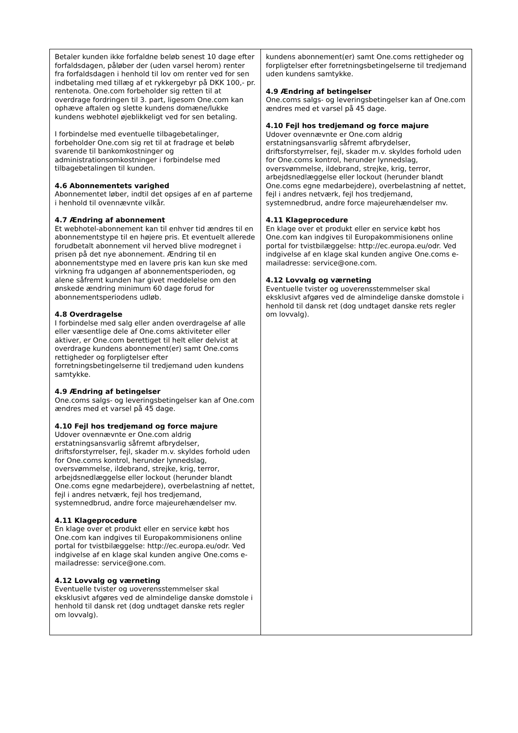| Betaler kunden ikke forfaldne beløb senest 10 dage efter forfaldsdagen, påløber der (uden varsel herom) renter fra forfaldsdagen i henhold til lov om renter ved for sen indbetaling med tillæg af et rykkergebyr på DKK 100,- pr. rentenota. One.com forbeholder sig retten til at overdrage fordringen til 3. part, ligesom One.com kan ophæve aftalen og slette kundens domæne/lukke kundens webhotel øjeblikkeligt ved for sen betaling. I forbindelse med eventuelle tilbagebetalinger, forbeholder One.com sig ret til at fradrage et beløb svarende til bankomkostninger og administrationsomkostninger i forbindelse med tilbagebetalingen til kunden. 4.6 Abonnementets varighed Abonnementet løber, indtil det opsiges af en af parterne i henhold til ovennævnte vilkår. 4.7 Ændring af abonnement Et webhotel-abonnement kan til enhver tid ændres til en abonnementstype til en højere pris. Et eventuelt allerede forudbetalt abonnement vil herved blive modregnet i prisen på det nye abonnement. Ændring til en abonnementstype med en lavere pris kan kun ske med virkning fra udgangen af abonnementsperioden, og alene såfremt kunden har givet meddelelse om den ønskede ændring minimum 60 dage forud for abonnementsperiodens udløb. 4.8 Overdragelse I forbindelse med salg eller anden overdragelse af alle eller væsentlige dele af One.coms aktiviteter eller aktiver, er One.com berettiget til helt eller delvist at overdrage kundens abonnement(er) samt One.coms rettigheder og forpligtelser efter forretningsbetingelserne til tredjemand uden kundens samtykke. 4.9 Ændring af betingelser One.coms salgs- og leveringsbetingelser kan af One.com ændres med et varsel på 45 dage. 4.10 Fejl hos tredjemand og force majure Udover ovennævnte er One.com aldrig erstatningsansvarlig såfremt afbrydelser, driftsforstyrrelser, fejl, skader m.v. skyldes forhold uden for One.coms kontrol, herunder lynnedslag, oversvømmelse, ildebrand, strejke, krig, terror, arbejdsnedlæggelse eller lockout (herunder blandt One.coms egne medarbejdere), overbelastning af nettet, fejl i andres netværk, fejl hos tredjemand, systemnedbrud, andre force majeurehændelser mv. 4.11 Klageprocedure En klage over et produkt eller en service købt hos One.com kan indgives til Europakommisionens online portal for tvistbilæggelse: http://ec.europa.eu/odr. Ved indgivelse af en klage skal kunden angive One.coms e-mailadresse: service@one.com. 4.12 Lovvalg og værneting Eventuelle tvister og uoverensstemmelser skal eksklusivt afgøres ved de almindelige danske domstole i henhold til dansk ret (dog undtaget danske rets regler om lovvalg). | kundens abonnement(er) samt One.coms rettigheder og forpligtelser efter forretningsbetingelserne til tredjemand uden kundens samtykke. 4.9 Ændring af betingelser One.coms salgs- og leveringsbetingelser kan af One.com ændres med et varsel på 45 dage. 4.10 Fejl hos tredjemand og force majure Udover ovennævnte er One.com aldrig erstatningsansvarlig såfremt afbrydelser, driftsforstyrrelser, fejl, skader m.v. skyldes forhold uden for One.coms kontrol, herunder lynnedslag, oversvømmelse, ildebrand, strejke, krig, terror, arbejdsnedlæggelse eller lockout (herunder blandt One.coms egne medarbejdere), overbelastning af nettet, fejl i andres netværk, fejl hos tredjemand, systemnedbrud, andre force majeurehændelser mv. 4.11 Klageprocedure En klage over et produkt eller en service købt hos One.com kan indgives til Europakommisionens online portal for tvistbilæggelse: http://ec.europa.eu/odr. Ved indgivelse af en klage skal kunden angive One.coms e-mailadresse: service@one.com. 4.12 Lovvalg og værneting Eventuelle tvister og uoverensstemmelser skal eksklusivt afgøres ved de almindelige danske domstole i henhold til dansk ret (dog undtaget danske rets regler om lovvalg). |